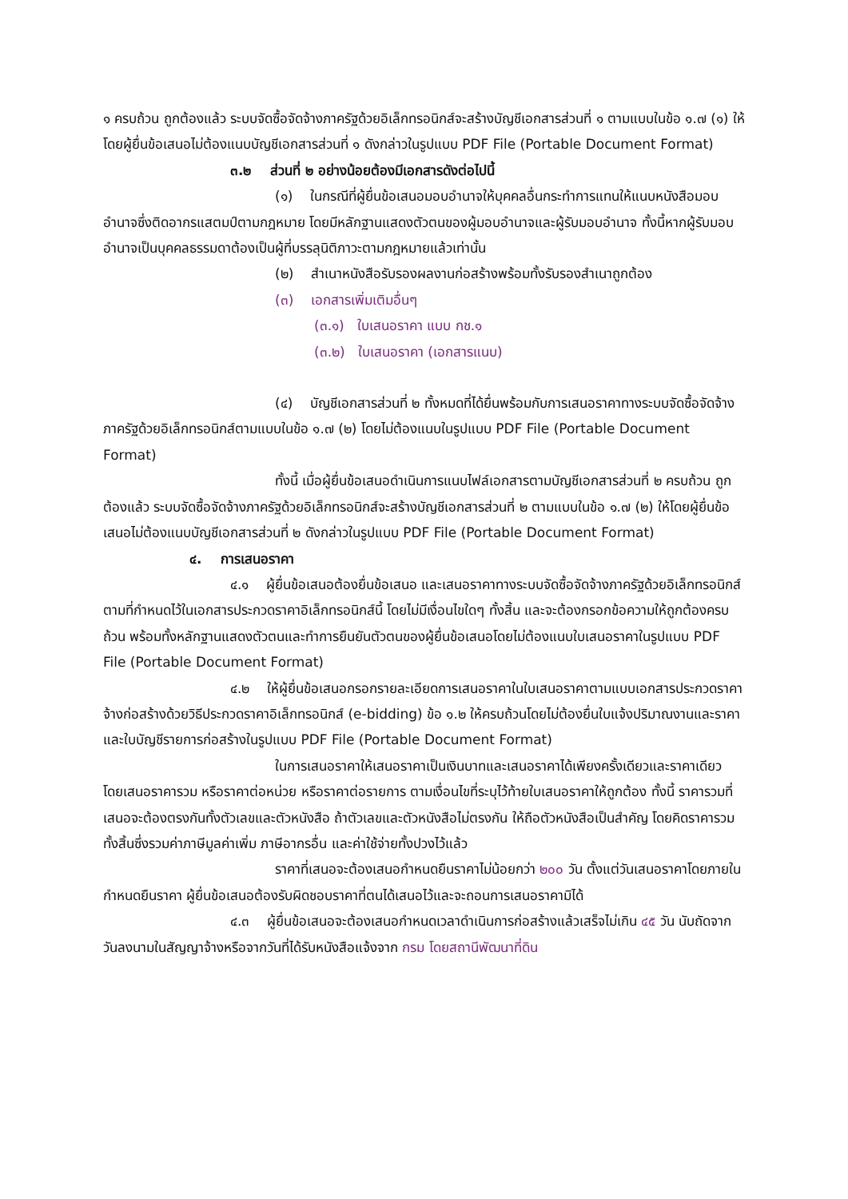๑ ครบถ้วน ถูกต้องแล้ว ระบบจัดซื้อจัดจ้างภาครัฐด้วยอิเล็กทรอนิกส์จะสร้างบัญชีเอกสารส่วนที่ ๑ ตามแบบในข้อ ๑.๗ (๑) ให้โดยผู้ยื่นข้อเสนอไม่ต้องแนบบัญชีเอกสารส่วนที่ ๑ ดังกล่าวในรูปแบบ PDF File (Portable Document Format)
๓.๒ ส่วนที่ ๒ อย่างน้อยต้องมีเอกสารดังต่อไปนี้
(๑) ในกรณีที่ผู้ยื่นข้อเสนอมอบอำนาจให้บุคคลอื่นกระทำการแทนให้แนบหนังสือมอบอำนาจซึ่งติดอากรแสตมป์ตามกฎหมาย โดยมีหลักฐานแสดงตัวตนของผู้มอบอำนาจและผู้รับมอบอำนาจ ทั้งนี้หากผู้รับมอบอำนาจเป็นบุคคลธรรมดาต้องเป็นผู้ที่บรรลุนิติภาวะตามกฎหมายแล้วเท่านั้น
(๒) สำเนาหนังสือรับรองผลงานก่อสร้างพร้อมทั้งรับรองสำเนาถูกต้อง
(๓) เอกสารเพิ่มเติมอื่นๆ
(๓.๑) ใบเสนอราคา แบบ กช.๑
(๓.๒) ใบเสนอราคา (เอกสารแนบ)
(๔) บัญชีเอกสารส่วนที่ ๒ ทั้งหมดที่ได้ยื่นพร้อมกับการเสนอราคาทางระบบจัดซื้อจัดจ้างภาครัฐด้วยอิเล็กทรอนิกส์ตามแบบในข้อ ๑.๗ (๒) โดยไม่ต้องแนบในรูปแบบ PDF File (Portable Document Format)
ทั้งนี้ เมื่อผู้ยื่นข้อเสนอดำเนินการแนบไฟล์เอกสารตามบัญชีเอกสารส่วนที่ ๒ ครบถ้วน ถูกต้องแล้ว ระบบจัดซื้อจัดจ้างภาครัฐด้วยอิเล็กทรอนิกส์จะสร้างบัญชีเอกสารส่วนที่ ๒ ตามแบบในข้อ ๑.๗ (๒) ให้โดยผู้ยื่นข้อเสนอไม่ต้องแนบบัญชีเอกสารส่วนที่ ๒ ดังกล่าวในรูปแบบ PDF File (Portable Document Format)
๔. การเสนอราคา
๔.๑ ผู้ยื่นข้อเสนอต้องยื่นข้อเสนอ และเสนอราคาทางระบบจัดซื้อจัดจ้างภาครัฐด้วยอิเล็กทรอนิกส์ตามที่กำหนดไว้ในเอกสารประกวดราคาอิเล็กทรอนิกส์นี้ โดยไม่มีเงื่อนไขใดๆ ทั้งสิ้น และจะต้องกรอกข้อความให้ถูกต้องครบถ้วน พร้อมทั้งหลักฐานแสดงตัวตนและทำการยืนยันตัวตนของผู้ยื่นข้อเสนอโดยไม่ต้องแนบใบเสนอราคาในรูปแบบ PDF File (Portable Document Format)
๔.๒ ให้ผู้ยื่นข้อเสนอกรอกรายละเอียดการเสนอราคาในใบเสนอราคาตามแบบเอกสารประกวดราคาจ้างก่อสร้างด้วยวิธีประกวดราคาอิเล็กทรอนิกส์ (e-bidding) ข้อ ๑.๒ ให้ครบถ้วนโดยไม่ต้องยื่นใบแจ้งปริมาณงานและราคา และใบบัญชีรายการก่อสร้างในรูปแบบ PDF File (Portable Document Format)
ในการเสนอราคาให้เสนอราคาเป็นเงินบาทและเสนอราคาได้เพียงครั้งเดียวและราคาเดียว โดยเสนอราคารวม หรือราคาต่อหน่วย หรือราคาต่อรายการ ตามเงื่อนไขที่ระบุไว้ท้ายใบเสนอราคาให้ถูกต้อง ทั้งนี้ ราคารวมที่เสนอจะต้องตรงกันทั้งตัวเลขและตัวหนังสือ ถ้าตัวเลขและตัวหนังสือไม่ตรงกัน ให้ถือตัวหนังสือเป็นสำคัญ โดยคิดราคารวมทั้งสิ้นซึ่งรวมค่าภาษีมูลค่าเพิ่ม ภาษีอากรอื่น และค่าใช้จ่ายทั้งปวงไว้แล้ว
ราคาที่เสนอจะต้องเสนอกำหนดยืนราคาไม่น้อยกว่า ๒๐๐ วัน ตั้งแต่วันเสนอราคาโดยภายในกำหนดยืนราคา ผู้ยื่นข้อเสนอต้องรับผิดชอบราคาที่ตนได้เสนอไว้และจะถอนการเสนอราคามิได้
๔.๓ ผู้ยื่นข้อเสนอจะต้องเสนอกำหนดเวลาดำเนินการก่อสร้างแล้วเสร็จไม่เกิน ๔๕ วัน นับถัดจากวันลงนามในสัญญาจ้างหรือจากวันที่ได้รับหนังสือแจ้งจาก กรม โดยสถานีพัฒนาที่ดิน